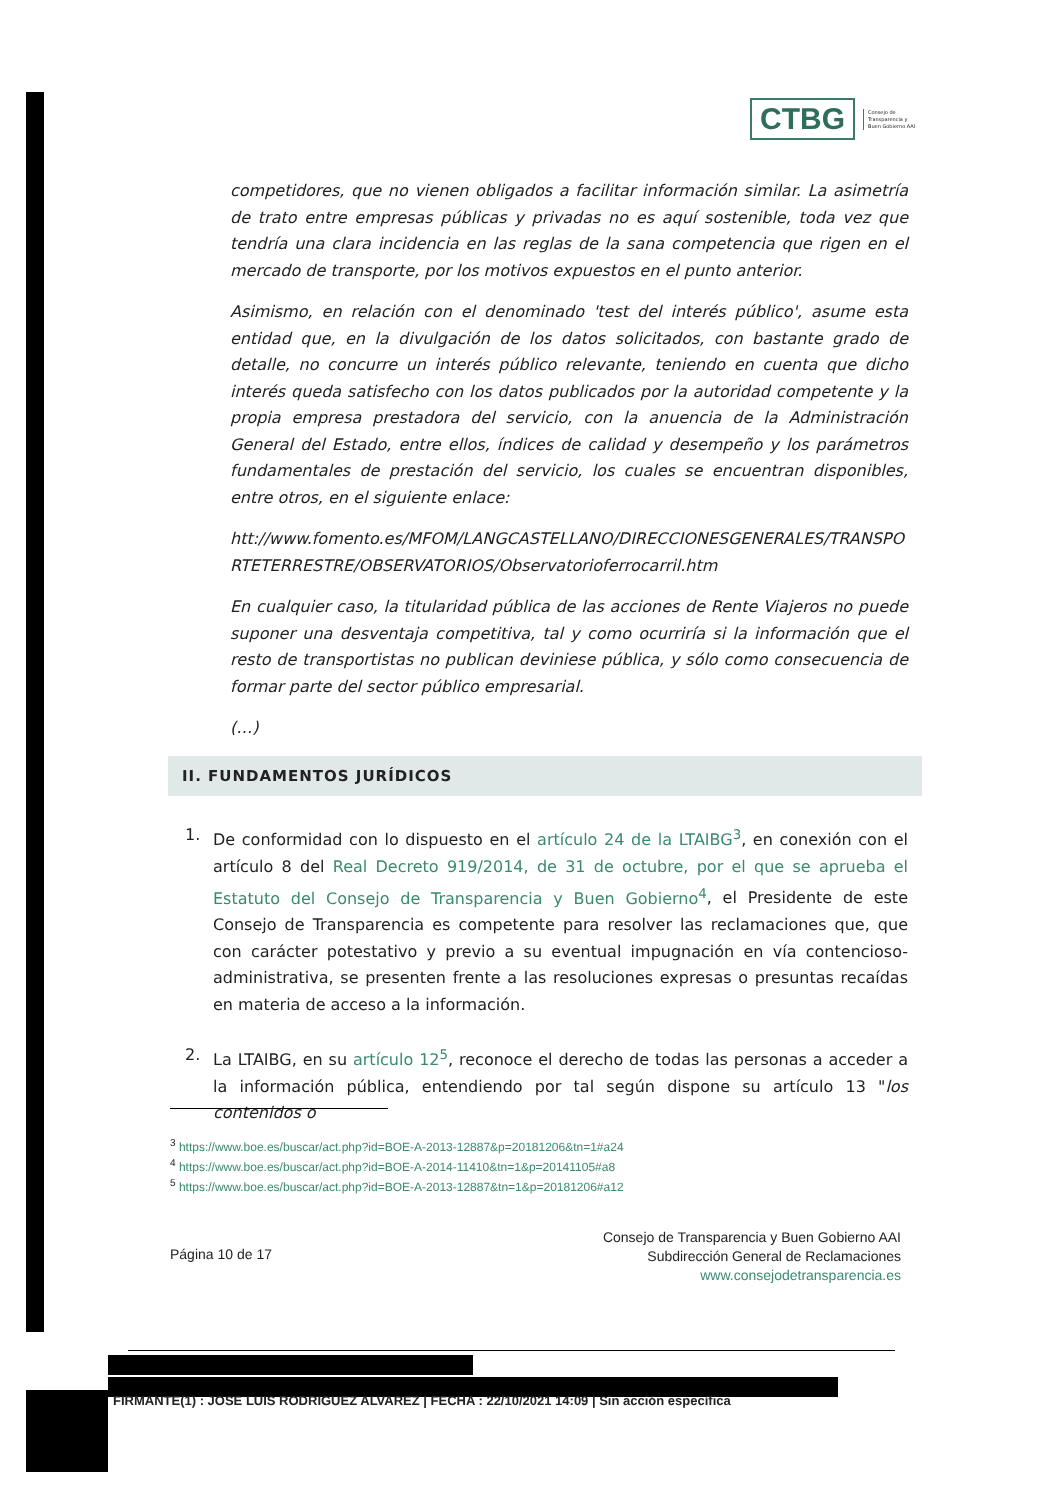CTBG
Consejo de
Transparencia y
Buen Gobierno AAI
competidores, que no vienen obligados a facilitar información similar. La asimetría de trato entre empresas públicas y privadas no es aquí sostenible, toda vez que tendría una clara incidencia en las reglas de la sana competencia que rigen en el mercado de transporte, por los motivos expuestos en el punto anterior.
Asimismo, en relación con el denominado 'test del interés público', asume esta entidad que, en la divulgación de los datos solicitados, con bastante grado de detalle, no concurre un interés público relevante, teniendo en cuenta que dicho interés queda satisfecho con los datos publicados por la autoridad competente y la propia empresa prestadora del servicio, con la anuencia de la Administración General del Estado, entre ellos, índices de calidad y desempeño y los parámetros fundamentales de prestación del servicio, los cuales se encuentran disponibles, entre otros, en el siguiente enlace:
htt://www.fomento.es/MFOM/LANGCASTELLANO/DIRECCIONESGENERALES/TRANSPORTETERRESTRE/OBSERVATORIOS/Observatorioferrocarril.htm
En cualquier caso, la titularidad pública de las acciones de Rente Viajeros no puede suponer una desventaja competitiva, tal y como ocurriría si la información que el resto de transportistas no publican deviniese pública, y sólo como consecuencia de formar parte del sector público empresarial.
(…)
II. FUNDAMENTOS JURÍDICOS
1. De conformidad con lo dispuesto en el artículo 24 de la LTAIBG<sup>3</sup>, en conexión con el artículo 8 del Real Decreto 919/2014, de 31 de octubre, por el que se aprueba el Estatuto del Consejo de Transparencia y Buen Gobierno<sup>4</sup>, el Presidente de este Consejo de Transparencia es competente para resolver las reclamaciones que, que con carácter potestativo y previo a su eventual impugnación en vía contencioso-administrativa, se presenten frente a las resoluciones expresas o presuntas recaídas en materia de acceso a la información.
2. La LTAIBG, en su artículo 12<sup>5</sup>, reconoce el derecho de todas las personas a acceder a la información pública, entendiendo por tal según dispone su artículo 13 "los contenidos o
<sup>3</sup> https://www.boe.es/buscar/act.php?id=BOE-A-2013-12887&p=20181206&tn=1#a24
<sup>4</sup> https://www.boe.es/buscar/act.php?id=BOE-A-2014-11410&tn=1&p=20141105#a8
<sup>5</sup> https://www.boe.es/buscar/act.php?id=BOE-A-2013-12887&tn=1&p=20181206#a12
Página 10 de 17
Consejo de Transparencia y Buen Gobierno AAI
Subdirección General de Reclamaciones
www.consejodetransparencia.es
FIRMANTE(1) : JOSE LUIS RODRIGUEZ ALVAREZ | FECHA : 22/10/2021 14:09 | Sin acción específica